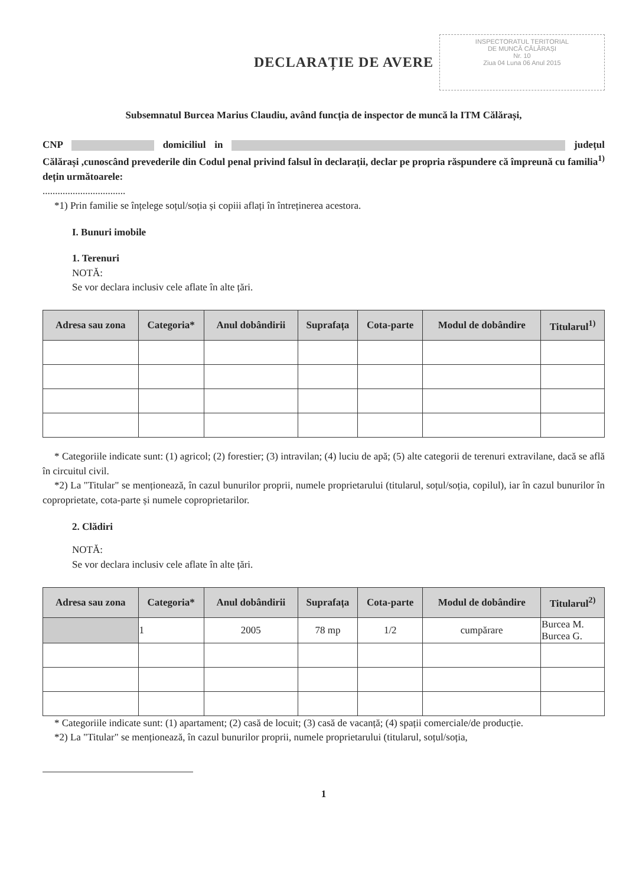DECLARAȚIE DE AVERE
INSPECTORATUL TERITORIAL
DE MUNCĂ CĂLĂRAȘI
Nr. 10
Ziua 04 Luna 06 Anul 2015
Subsemnatul Burcea Marius Claudiu, având funcția de inspector de muncă la ITM Călărași,
CNP domiciliul in județul Călărași ,cunoscând prevederile din Codul penal privind falsul în declarații, declar pe propria răspundere că împreună cu familia<sup>1)</sup> dețin următoarele:
.................................
*1) Prin familie se înțelege soțul/soția și copiii aflați în întreținerea acestora.
I. Bunuri imobile
1. Terenuri
NOTĂ:
Se vor declara inclusiv cele aflate în alte țări.
| Adresa sau zona | Categoria* | Anul dobândirii | Suprafața | Cota-parte | Modul de dobândire | Titularul<sup>1)</sup> |
| --- | --- | --- | --- | --- | --- | --- |
* Categoriile indicate sunt: (1) agricol; (2) forestier; (3) intravilan; (4) luciu de apă; (5) alte categorii de terenuri extravilane, dacă se află în circuitul civil.
*2) La "Titular" se menționează, în cazul bunurilor proprii, numele proprietarului (titularul, soțul/soția, copilul), iar în cazul bunurilor în coproprietate, cota-parte și numele coproprietarilor.
2. Clădiri
NOTĂ:
Se vor declara inclusiv cele aflate în alte țări.
| Adresa sau zona | Categoria* | Anul dobândirii | Suprafața | Cota-parte | Modul de dobândire | Titularul<sup>2)</sup> |
| --- | --- | --- | --- | --- | --- | --- |
| | 1 | 2005 | 78 mp | 1/2 | cumpărare | Burcea M. Burcea G. |
* Categoriile indicate sunt: (1) apartament; (2) casă de locuit; (3) casă de vacanță; (4) spații comerciale/de producție.
*2) La "Titular" se menționează, în cazul bunurilor proprii, numele proprietarului (titularul, soțul/soția,
1